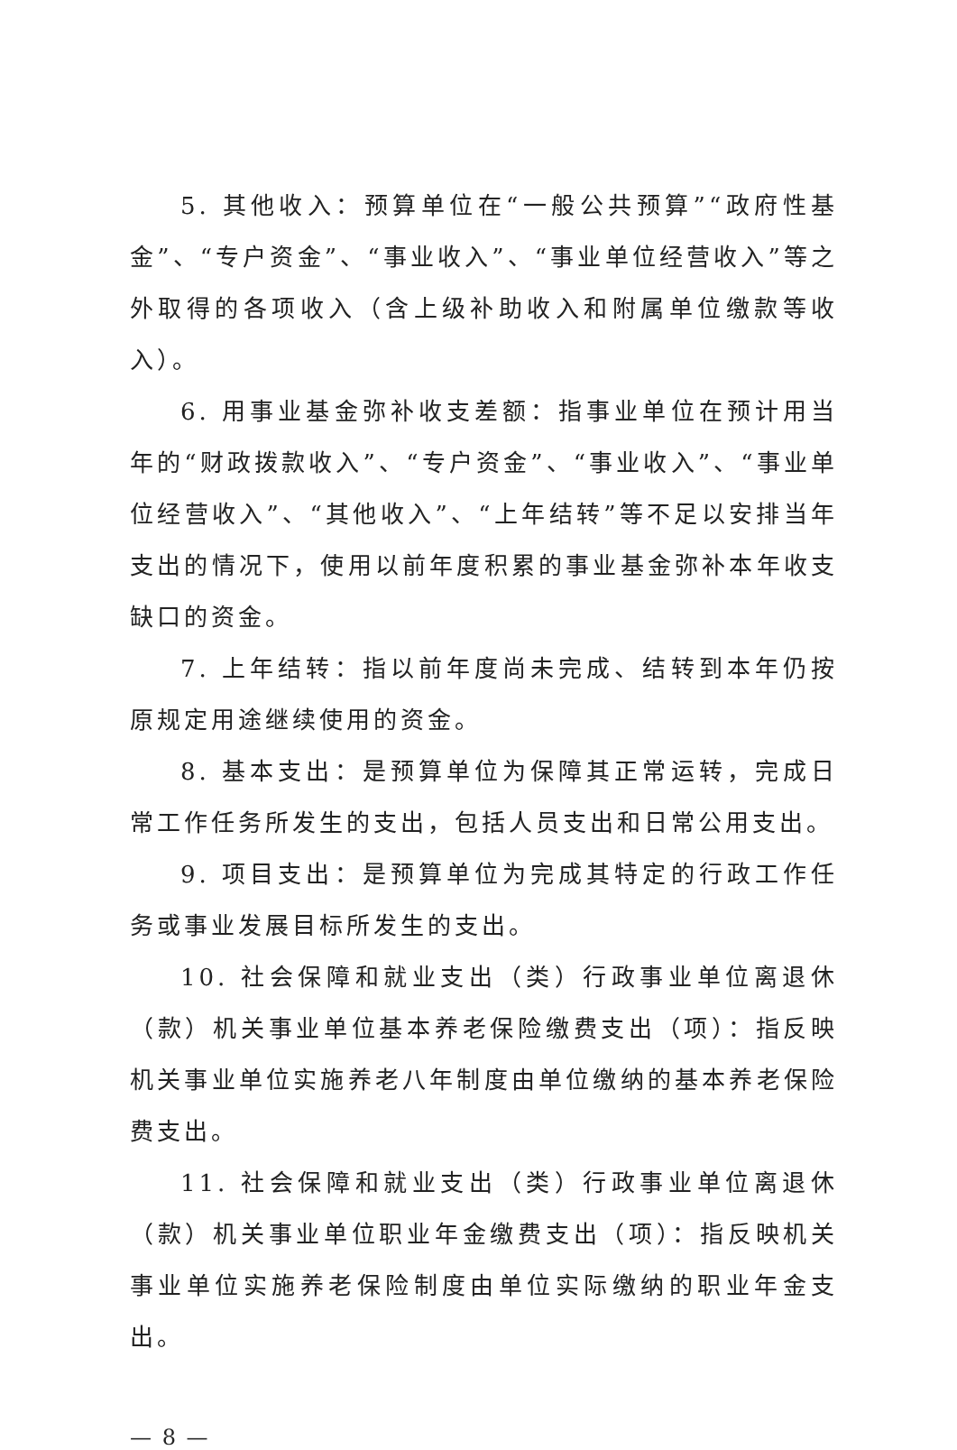5. 其他收入：预算单位在“一般公共预算”“政府性基金”、“专户资金”、“事业收入”、“事业单位经营收入”等之外取得的各项收入（含上级补助收入和附属单位缴款等收入）。
6. 用事业基金弥补收支差额：指事业单位在预计用当年的“财政拨款收入”、“专户资金”、“事业收入”、“事业单位经营收入”、“其他收入”、“上年结转”等不足以安排当年支出的情况下，使用以前年度积累的事业基金弥补本年收支缺口的资金。
7. 上年结转：指以前年度尚未完成、结转到本年仍按原规定用途继续使用的资金。
8. 基本支出：是预算单位为保障其正常运转，完成日常工作任务所发生的支出，包括人员支出和日常公用支出。
9. 项目支出：是预算单位为完成其特定的行政工作任务或事业发展目标所发生的支出。
10. 社会保障和就业支出（类）行政事业单位离退休（款）机关事业单位基本养老保险缴费支出（项）：指反映机关事业单位实施养老八年制度由单位缴纳的基本养老保险费支出。
11. 社会保障和就业支出（类）行政事业单位离退休（款）机关事业单位职业年金缴费支出（项）：指反映机关事业单位实施养老保险制度由单位实际缴纳的职业年金支出。
— 8 —